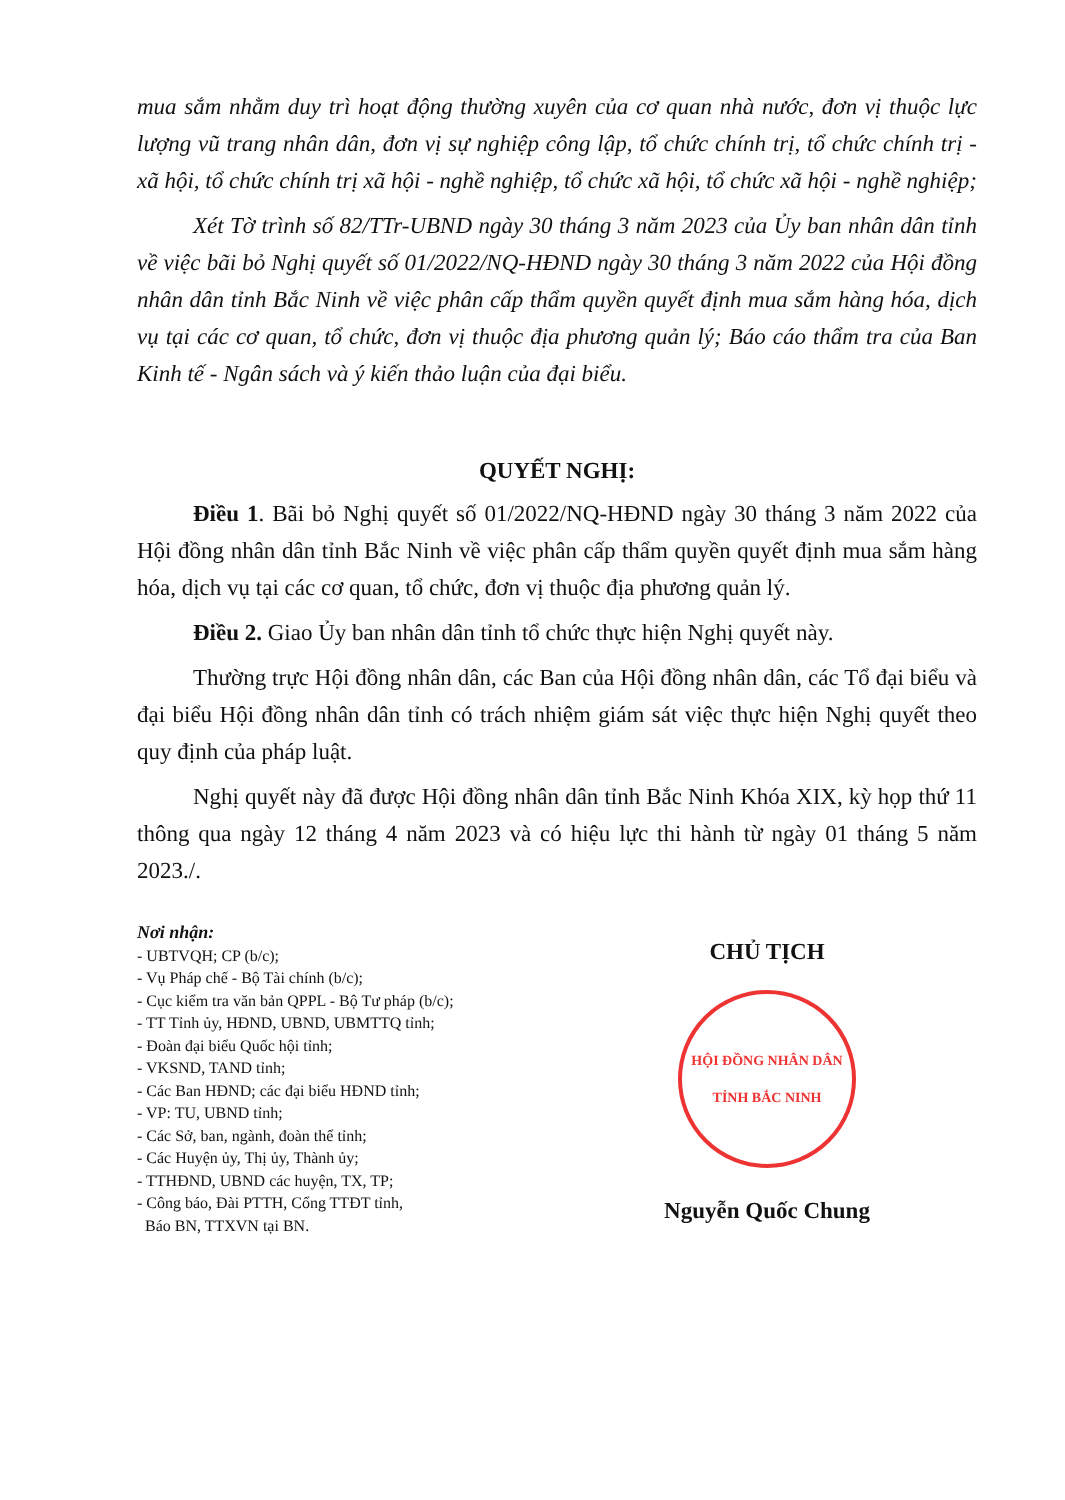mua sắm nhằm duy trì hoạt động thường xuyên của cơ quan nhà nước, đơn vị thuộc lực lượng vũ trang nhân dân, đơn vị sự nghiệp công lập, tổ chức chính trị, tổ chức chính trị - xã hội, tổ chức chính trị xã hội - nghề nghiệp, tổ chức xã hội, tổ chức xã hội - nghề nghiệp;
Xét Tờ trình số 82/TTr-UBND ngày 30 tháng 3 năm 2023 của Ủy ban nhân dân tỉnh về việc bãi bỏ Nghị quyết số 01/2022/NQ-HĐND ngày 30 tháng 3 năm 2022 của Hội đồng nhân dân tỉnh Bắc Ninh về việc phân cấp thẩm quyền quyết định mua sắm hàng hóa, dịch vụ tại các cơ quan, tổ chức, đơn vị thuộc địa phương quản lý; Báo cáo thẩm tra của Ban Kinh tế - Ngân sách và ý kiến thảo luận của đại biểu.
QUYẾT NGHỊ:
Điều 1. Bãi bỏ Nghị quyết số 01/2022/NQ-HĐND ngày 30 tháng 3 năm 2022 của Hội đồng nhân dân tỉnh Bắc Ninh về việc phân cấp thẩm quyền quyết định mua sắm hàng hóa, dịch vụ tại các cơ quan, tổ chức, đơn vị thuộc địa phương quản lý.
Điều 2. Giao Ủy ban nhân dân tỉnh tổ chức thực hiện Nghị quyết này.
Thường trực Hội đồng nhân dân, các Ban của Hội đồng nhân dân, các Tổ đại biểu và đại biểu Hội đồng nhân dân tỉnh có trách nhiệm giám sát việc thực hiện Nghị quyết theo quy định của pháp luật.
Nghị quyết này đã được Hội đồng nhân dân tỉnh Bắc Ninh Khóa XIX, kỳ họp thứ 11 thông qua ngày 12 tháng 4 năm 2023 và có hiệu lực thi hành từ ngày 01 tháng 5 năm 2023./.
Nơi nhận:
- UBTVQH; CP (b/c);
- Vụ Pháp chế - Bộ Tài chính (b/c);
- Cục kiểm tra văn bản QPPL - Bộ Tư pháp (b/c);
- TT Tỉnh ủy, HĐND, UBND, UBMTTQ tỉnh;
- Đoàn đại biểu Quốc hội tỉnh;
- VKSND, TAND tỉnh;
- Các Ban HĐND; các đại biểu HĐND tỉnh;
- VP: TU, UBND tỉnh;
- Các Sở, ban, ngành, đoàn thể tỉnh;
- Các Huyện ủy, Thị ủy, Thành ủy;
- TTHĐND, UBND các huyện, TX, TP;
- Công báo, Đài PTTH, Cổng TTĐT tỉnh,
Báo BN, TTXVN tại BN.
CHỦ TỊCH
HỘI ĐỒNG NHÂN DÂN TỈNH BẮC NINH
Nguyễn Quốc Chung